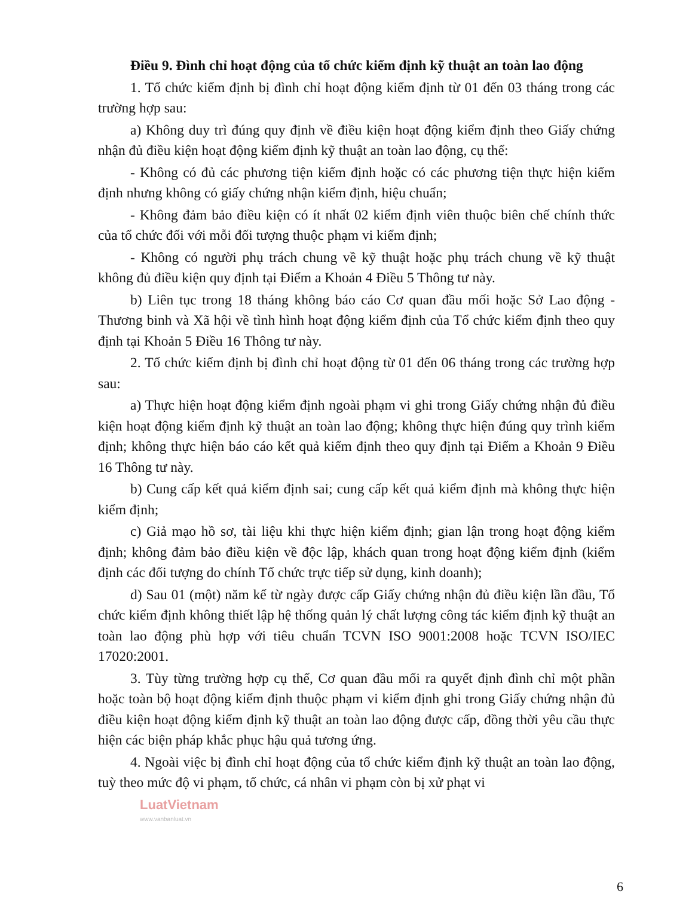Điều 9. Đình chỉ hoạt động của tổ chức kiểm định kỹ thuật an toàn lao động
1. Tổ chức kiểm định bị đình chỉ hoạt động kiểm định từ 01 đến 03 tháng trong các trường hợp sau:
a) Không duy trì đúng quy định về điều kiện hoạt động kiểm định theo Giấy chứng nhận đủ điều kiện hoạt động kiểm định kỹ thuật an toàn lao động, cụ thể:
- Không có đủ các phương tiện kiểm định hoặc có các phương tiện thực hiện kiểm định nhưng không có giấy chứng nhận kiểm định, hiệu chuẩn;
- Không đảm bảo điều kiện có ít nhất 02 kiểm định viên thuộc biên chế chính thức của tổ chức đối với mỗi đối tượng thuộc phạm vi kiểm định;
- Không có người phụ trách chung về kỹ thuật hoặc phụ trách chung về kỹ thuật không đủ điều kiện quy định tại Điểm a Khoản 4 Điều 5 Thông tư này.
b) Liên tục trong 18 tháng không báo cáo Cơ quan đầu mối hoặc Sở Lao động - Thương binh và Xã hội về tình hình hoạt động kiểm định của Tổ chức kiểm định theo quy định tại Khoản 5 Điều 16 Thông tư này.
2. Tổ chức kiểm định bị đình chỉ hoạt động từ 01 đến 06 tháng trong các trường hợp sau:
a) Thực hiện hoạt động kiểm định ngoài phạm vi ghi trong Giấy chứng nhận đủ điều kiện hoạt động kiểm định kỹ thuật an toàn lao động; không thực hiện đúng quy trình kiểm định; không thực hiện báo cáo kết quả kiểm định theo quy định tại Điểm a Khoản 9 Điều 16 Thông tư này.
b) Cung cấp kết quả kiểm định sai; cung cấp kết quả kiểm định mà không thực hiện kiểm định;
c) Giả mạo hồ sơ, tài liệu khi thực hiện kiểm định; gian lận trong hoạt động kiểm định; không đảm bảo điều kiện về độc lập, khách quan trong hoạt động kiểm định (kiểm định các đối tượng do chính Tổ chức trực tiếp sử dụng, kinh doanh);
d) Sau 01 (một) năm kể từ ngày được cấp Giấy chứng nhận đủ điều kiện lần đầu, Tổ chức kiểm định không thiết lập hệ thống quản lý chất lượng công tác kiểm định kỹ thuật an toàn lao động phù hợp với tiêu chuẩn TCVN ISO 9001:2008 hoặc TCVN ISO/IEC 17020:2001.
3. Tùy từng trường hợp cụ thể, Cơ quan đầu mối ra quyết định đình chỉ một phần hoặc toàn bộ hoạt động kiểm định thuộc phạm vi kiểm định ghi trong Giấy chứng nhận đủ điều kiện hoạt động kiểm định kỹ thuật an toàn lao động được cấp, đồng thời yêu cầu thực hiện các biện pháp khắc phục hậu quả tương ứng.
4. Ngoài việc bị đình chỉ hoạt động của tổ chức kiểm định kỹ thuật an toàn lao động, tuỳ theo mức độ vi phạm, tổ chức, cá nhân vi phạm còn bị xử phạt vi
LuatVietnam
www.vanbanluat.vn
6